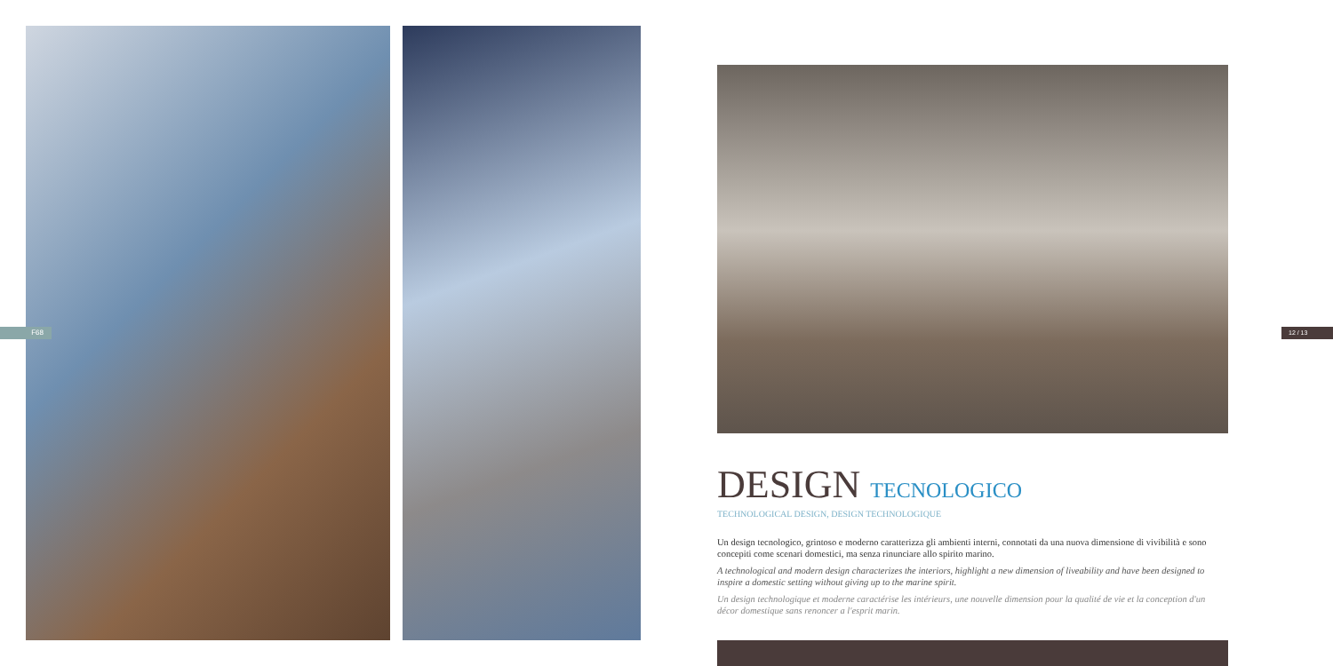F68
DESIGN TECNOLOGICO
TECHNOLOGICAL DESIGN, DESIGN TECHNOLOGIQUE
Un design tecnologico, grintoso e moderno caratterizza gli ambienti interni, connotati da una nuova dimensione di vivibilità e sono concepiti come scenari domestici, ma senza rinunciare allo spirito marino.
A technological and modern design characterizes the interiors, highlight a new dimension of liveability and have been designed to inspire a domestic setting without giving up to the marine spirit.
Un design technologique et moderne caractérise les intérieurs, une nouvelle dimension pour la qualité de vie et la conception d'un décor domestique sans renoncer a l'esprit marin.
12 / 13